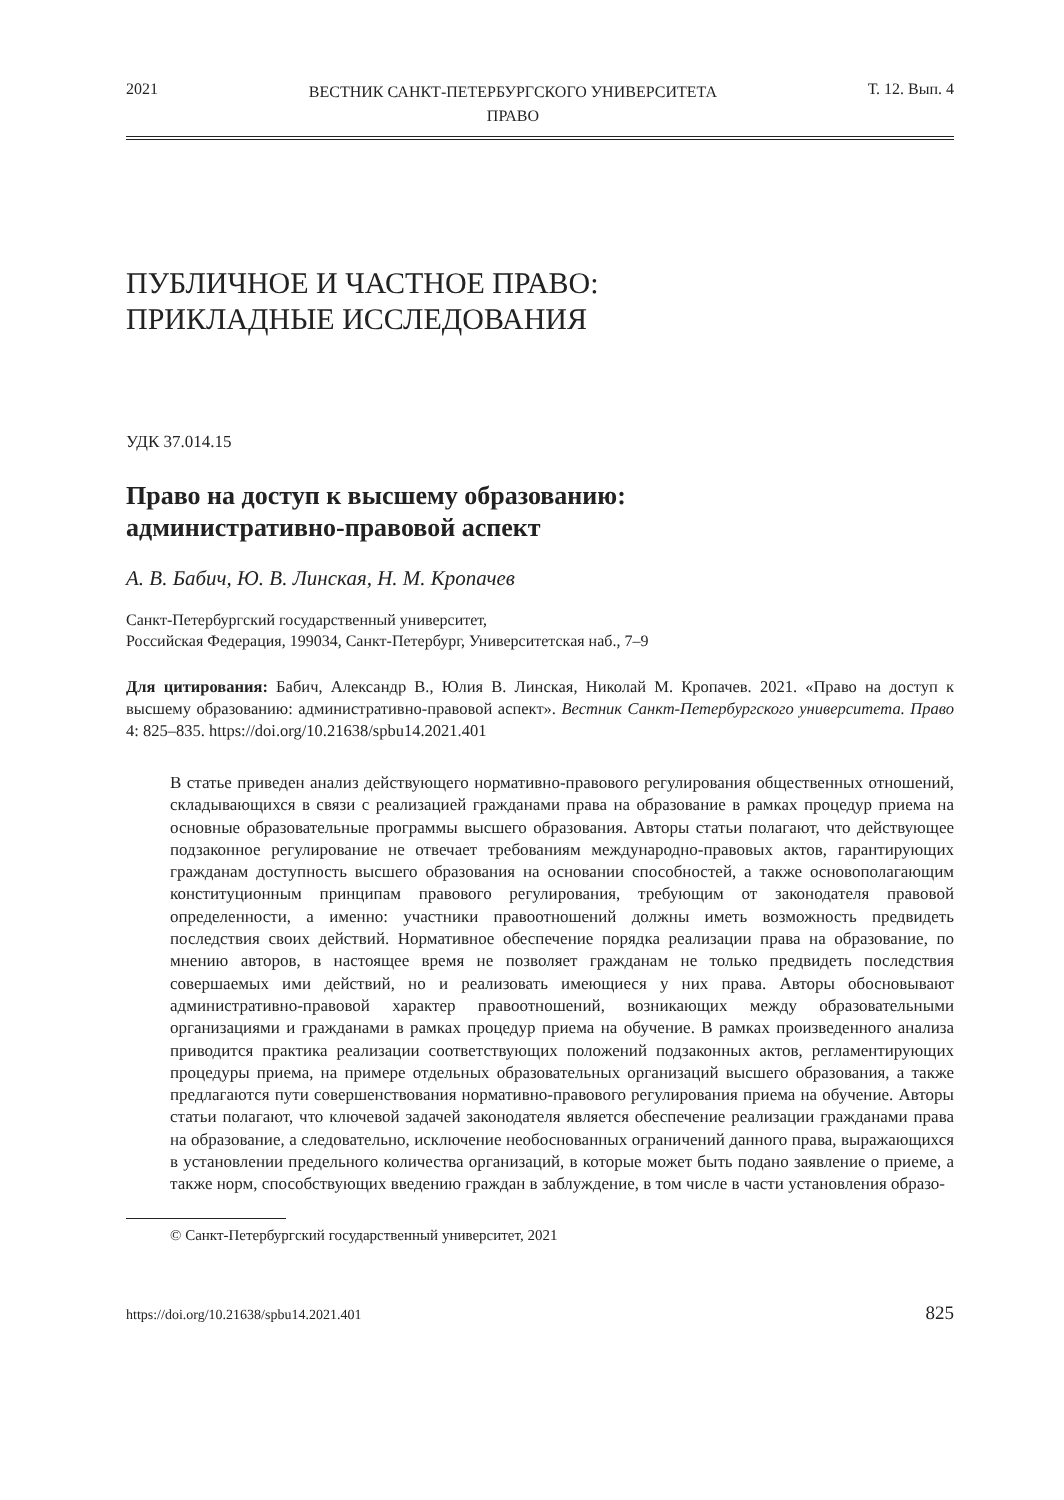2021 ВЕСТНИК САНКТ-ПЕТЕРБУРГСКОГО УНИВЕРСИТЕТА
ПРАВО Т. 12. Вып. 4
ПУБЛИЧНОЕ И ЧАСТНОЕ ПРАВО:
ПРИКЛАДНЫЕ ИССЛЕДОВАНИЯ
УДК 37.014.15
Право на доступ к высшему образованию:
административно-правовой аспект
А. В. Бабич, Ю. В. Линская, Н. М. Кропачев
Санкт-Петербургский государственный университет,
Российская Федерация, 199034, Санкт-Петербург, Университетская наб., 7–9
Для цитирования: Бабич, Александр В., Юлия В. Линская, Николай М. Кропачев. 2021. «Право на доступ к высшему образованию: административно-правовой аспект». Вестник Санкт-Петербургского университета. Право 4: 825–835. https://doi.org/10.21638/spbu14.2021.401
В статье приведен анализ действующего нормативно-правового регулирования общественных отношений, складывающихся в связи с реализацией гражданами права на образование в рамках процедур приема на основные образовательные программы высшего образования. Авторы статьи полагают, что действующее подзаконное регулирование не отвечает требованиям международно-правовых актов, гарантирующих гражданам доступность высшего образования на основании способностей, а также основополагающим конституционным принципам правового регулирования, требующим от законодателя правовой определенности, а именно: участники правоотношений должны иметь возможность предвидеть последствия своих действий. Нормативное обеспечение порядка реализации права на образование, по мнению авторов, в настоящее время не позволяет гражданам не только предвидеть последствия совершаемых ими действий, но и реализовать имеющиеся у них права. Авторы обосновывают административно-правовой характер правоотношений, возникающих между образовательными организациями и гражданами в рамках процедур приема на обучение. В рамках произведенного анализа приводится практика реализации соответствующих положений подзаконных актов, регламентирующих процедуры приема, на примере отдельных образовательных организаций высшего образования, а также предлагаются пути совершенствования нормативно-правового регулирования приема на обучение. Авторы статьи полагают, что ключевой задачей законодателя является обеспечение реализации гражданами права на образование, а следовательно, исключение необоснованных ограничений данного права, выражающихся в установлении предельного количества организаций, в которые может быть подано заявление о приеме, а также норм, способствующих введению граждан в заблуждение, в том числе в части установления образо-
© Санкт-Петербургский государственный университет, 2021
https://doi.org/10.21638/spbu14.2021.401 825